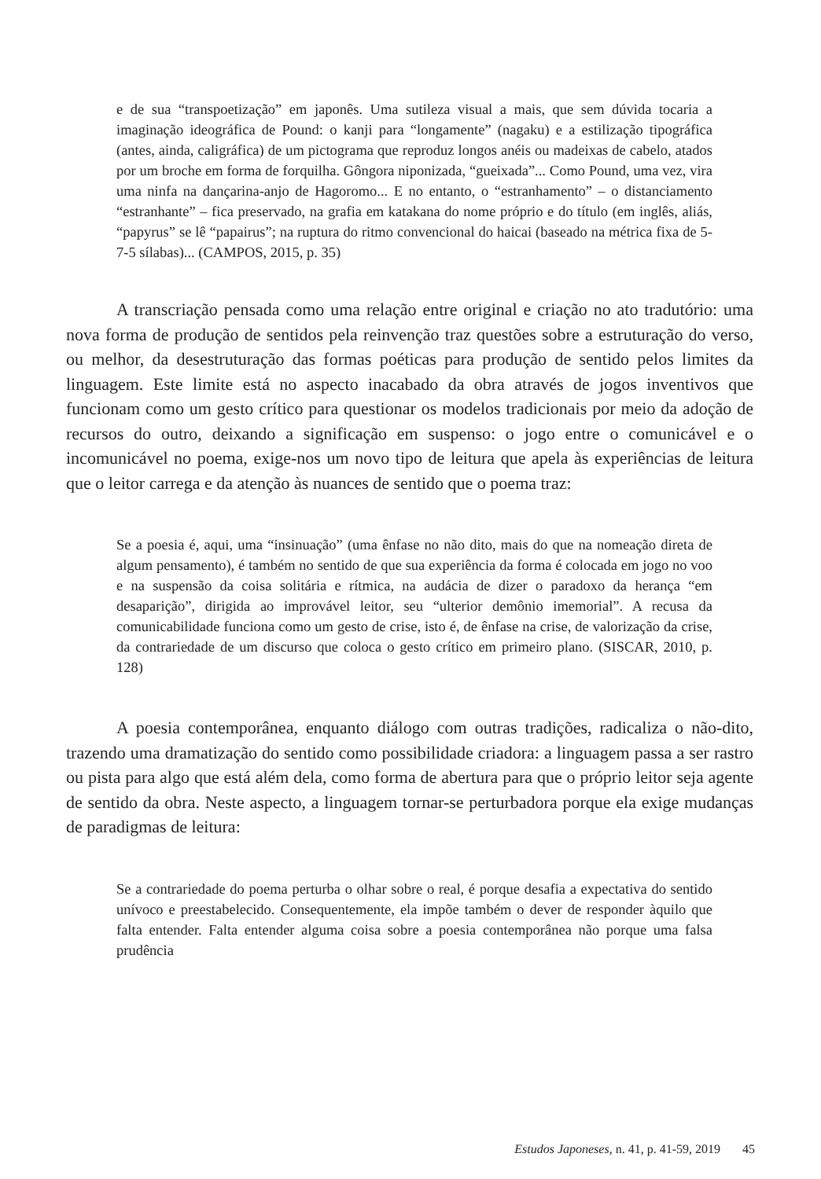e de sua “transpoetização” em japonês. Uma sutileza visual a mais, que sem dúvida tocaria a imaginação ideográfica de Pound: o kanji para “longamente” (nagaku) e a estilização tipográfica (antes, ainda, caligráfica) de um pictograma que reproduz longos anéis ou madeixas de cabelo, atados por um broche em forma de forquilha. Gôngora niponizada, “gueixada”... Como Pound, uma vez, vira uma ninfa na dançarina-anjo de Hagoromo... E no entanto, o “estranhamento” – o distanciamento “estranhante” – fica preservado, na grafia em katakana do nome próprio e do título (em inglês, aliás, “papyrus” se lê “papairus”; na ruptura do ritmo convencional do haicai (baseado na métrica fixa de 5-7-5 sílabas)... (CAMPOS, 2015, p. 35)
A transcriação pensada como uma relação entre original e criação no ato tradutório: uma nova forma de produção de sentidos pela reinvenção traz questões sobre a estruturação do verso, ou melhor, da desestruturação das formas poéticas para produção de sentido pelos limites da linguagem. Este limite está no aspecto inacabado da obra através de jogos inventivos que funcionam como um gesto crítico para questionar os modelos tradicionais por meio da adoção de recursos do outro, deixando a significação em suspenso: o jogo entre o comunicável e o incomunicável no poema, exige-nos um novo tipo de leitura que apela às experiências de leitura que o leitor carrega e da atenção às nuances de sentido que o poema traz:
Se a poesia é, aqui, uma “insinuação” (uma ênfase no não dito, mais do que na nomeação direta de algum pensamento), é também no sentido de que sua experiência da forma é colocada em jogo no voo e na suspensão da coisa solitária e rítmica, na audácia de dizer o paradoxo da herança “em desaparição”, dirigida ao improvável leitor, seu “ulterior demônio imemorial”. A recusa da comunicabilidade funciona como um gesto de crise, isto é, de ênfase na crise, de valorização da crise, da contrariedade de um discurso que coloca o gesto crítico em primeiro plano. (SISCAR, 2010, p. 128)
A poesia contemporânea, enquanto diálogo com outras tradições, radicaliza o não-dito, trazendo uma dramatização do sentido como possibilidade criadora: a linguagem passa a ser rastro ou pista para algo que está além dela, como forma de abertura para que o próprio leitor seja agente de sentido da obra. Neste aspecto, a linguagem tornar-se perturbadora porque ela exige mudanças de paradigmas de leitura:
Se a contrariedade do poema perturba o olhar sobre o real, é porque desafia a expectativa do sentido unívoco e preestabelecido. Consequentemente, ela impõe também o dever de responder àquilo que falta entender. Falta entender alguma coisa sobre a poesia contemporânea não porque uma falsa prudência
Estudos Japoneses, n. 41, p. 41-59, 2019 45